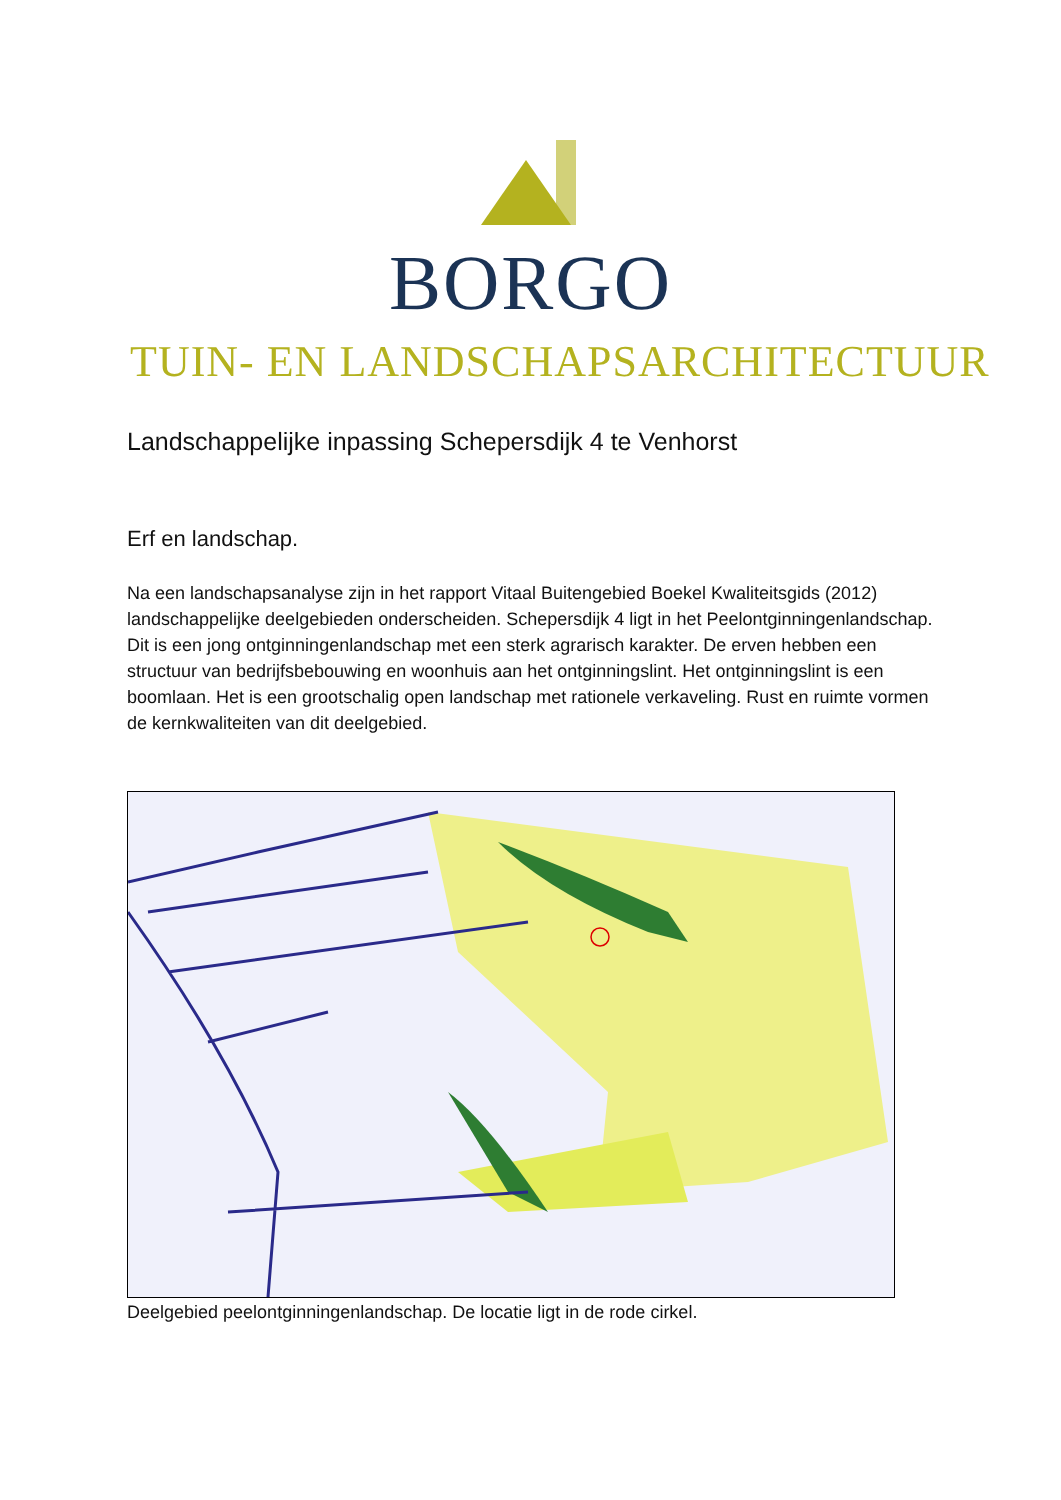BORGO
TUIN- EN LANDSCHAPSARCHITECTUUR
Landschappelijke inpassing Schepersdijk 4 te Venhorst
Erf en landschap.
Na een landschapsanalyse zijn in het rapport Vitaal Buitengebied Boekel Kwaliteitsgids (2012) landschappelijke deelgebieden onderscheiden. Schepersdijk 4 ligt in het Peelontginningenlandschap. Dit is een jong ontginningenlandschap met een sterk agrarisch karakter. De erven hebben een structuur van bedrijfsbebouwing en woonhuis aan het ontginningslint. Het ontginningslint is een boomlaan. Het is een grootschalig open landschap met rationele verkaveling. Rust en ruimte vormen de kernkwaliteiten van dit deelgebied.
Deelgebied peelontginningenlandschap. De locatie ligt in de rode cirkel.